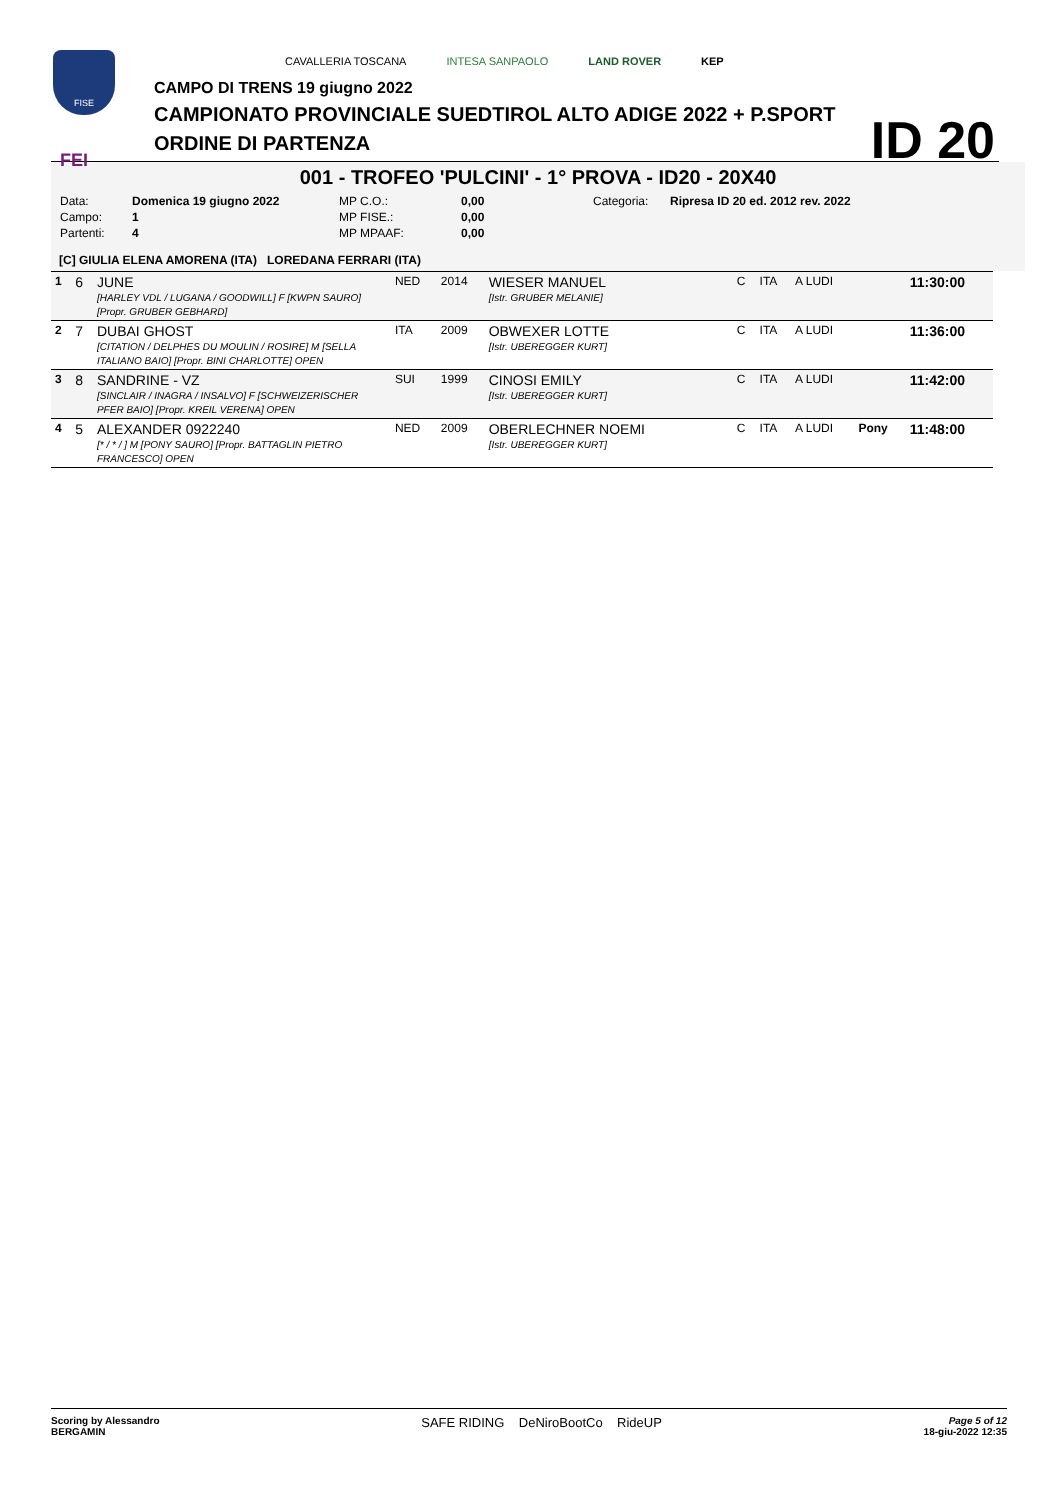FISE
FEI
CAVALLERIA TOSCANA INTESA SANPAOLO LAND ROVER KEP
CAMPO DI TRENS 19 giugno 2022
CAMPIONATO PROVINCIALE SUEDTIROL ALTO ADIGE 2022 + P.SPORT
ORDINE DI PARTENZA
ID 20
001 - TROFEO 'PULCINI' - 1° PROVA - ID20 - 20X40
| Data: | Domenica 19 giugno 2022 | MP C.O.: | 0,00 | Categoria: | Ripresa ID 20 ed. 2012 rev. 2022 |
| Campo: | 1 | MP FISE.: | 0,00 | | |
| Partenti: | 4 | MP MPAAF: | 0,00 | | |
[C] GIULIA ELENA AMORENA (ITA) LOREDANA FERRARI (ITA)
| 1 | 6 | JUNE [HARLEY VDL / LUGANA / GOODWILL] F [KWPN SAURO] [Propr. GRUBER GEBHARD] | NED | 2014 | WIESER MANUEL [Istr. GRUBER MELANIE] | C | ITA | A LUDI | | 11:30:00 |
| 2 | 7 | DUBAI GHOST [CITATION / DELPHES DU MOULIN / ROSIRE] M [SELLA ITALIANO BAIO] [Propr. BINI CHARLOTTE] OPEN | ITA | 2009 | OBWEXER LOTTE [Istr. UBEREGGER KURT] | C | ITA | A LUDI | | 11:36:00 |
| 3 | 8 | SANDRINE - VZ [SINCLAIR / INAGRA / INSALVO] F [SCHWEIZERISCHER PFER BAIO] [Propr. KREIL VERENA] OPEN | SUI | 1999 | CINOSI EMILY [Istr. UBEREGGER KURT] | C | ITA | A LUDI | | 11:42:00 |
| 4 | 5 | ALEXANDER 0922240 [* / * / ] M [PONY SAURO] [Propr. BATTAGLIN PIETRO FRANCESCO] OPEN | NED | 2009 | OBERLECHNER NOEMI [Istr. UBEREGGER KURT] | C | ITA | A LUDI | Pony | 11:48:00 |
Scoring by Alessandro
BERGAMIN
SAFE RIDING DeNiroBootCo RideUP
Page 5 of 12
18-giu-2022 12:35